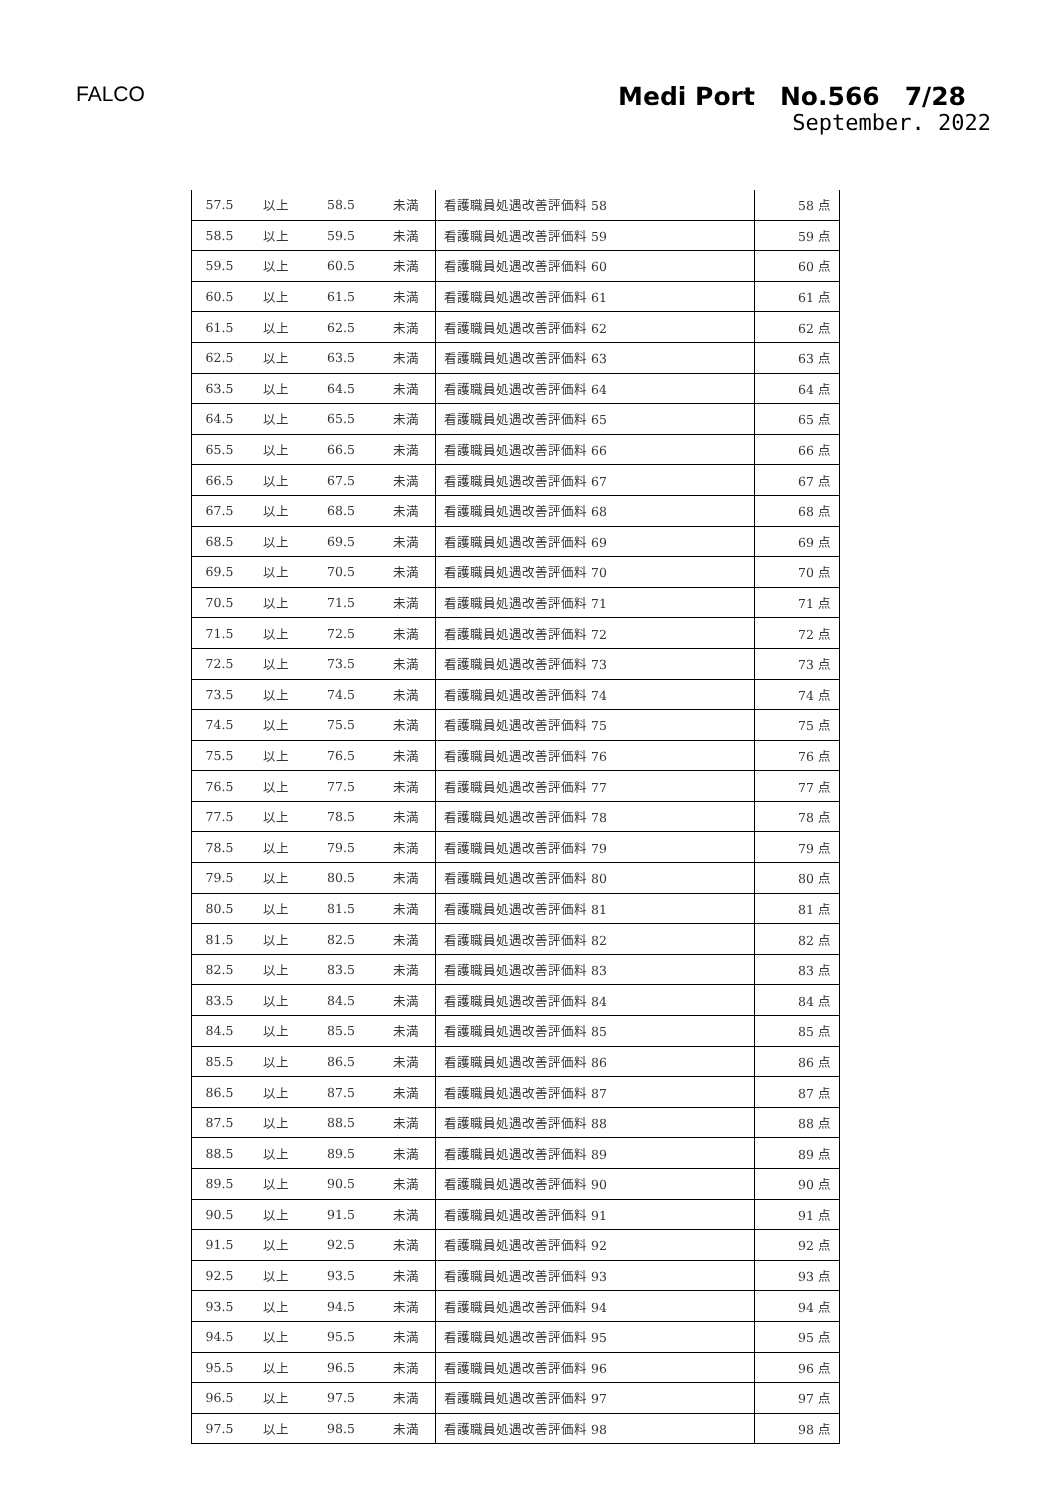FALCO Medi Port　No.566　7/28
September. 2022
| 57.5 | 以上 | 58.5 | 未満 | 看護職員処遇改善評価料 58 | 58 点 |
| 58.5 | 以上 | 59.5 | 未満 | 看護職員処遇改善評価料 59 | 59 点 |
| 59.5 | 以上 | 60.5 | 未満 | 看護職員処遇改善評価料 60 | 60 点 |
| 60.5 | 以上 | 61.5 | 未満 | 看護職員処遇改善評価料 61 | 61 点 |
| 61.5 | 以上 | 62.5 | 未満 | 看護職員処遇改善評価料 62 | 62 点 |
| 62.5 | 以上 | 63.5 | 未満 | 看護職員処遇改善評価料 63 | 63 点 |
| 63.5 | 以上 | 64.5 | 未満 | 看護職員処遇改善評価料 64 | 64 点 |
| 64.5 | 以上 | 65.5 | 未満 | 看護職員処遇改善評価料 65 | 65 点 |
| 65.5 | 以上 | 66.5 | 未満 | 看護職員処遇改善評価料 66 | 66 点 |
| 66.5 | 以上 | 67.5 | 未満 | 看護職員処遇改善評価料 67 | 67 点 |
| 67.5 | 以上 | 68.5 | 未満 | 看護職員処遇改善評価料 68 | 68 点 |
| 68.5 | 以上 | 69.5 | 未満 | 看護職員処遇改善評価料 69 | 69 点 |
| 69.5 | 以上 | 70.5 | 未満 | 看護職員処遇改善評価料 70 | 70 点 |
| 70.5 | 以上 | 71.5 | 未満 | 看護職員処遇改善評価料 71 | 71 点 |
| 71.5 | 以上 | 72.5 | 未満 | 看護職員処遇改善評価料 72 | 72 点 |
| 72.5 | 以上 | 73.5 | 未満 | 看護職員処遇改善評価料 73 | 73 点 |
| 73.5 | 以上 | 74.5 | 未満 | 看護職員処遇改善評価料 74 | 74 点 |
| 74.5 | 以上 | 75.5 | 未満 | 看護職員処遇改善評価料 75 | 75 点 |
| 75.5 | 以上 | 76.5 | 未満 | 看護職員処遇改善評価料 76 | 76 点 |
| 76.5 | 以上 | 77.5 | 未満 | 看護職員処遇改善評価料 77 | 77 点 |
| 77.5 | 以上 | 78.5 | 未満 | 看護職員処遇改善評価料 78 | 78 点 |
| 78.5 | 以上 | 79.5 | 未満 | 看護職員処遇改善評価料 79 | 79 点 |
| 79.5 | 以上 | 80.5 | 未満 | 看護職員処遇改善評価料 80 | 80 点 |
| 80.5 | 以上 | 81.5 | 未満 | 看護職員処遇改善評価料 81 | 81 点 |
| 81.5 | 以上 | 82.5 | 未満 | 看護職員処遇改善評価料 82 | 82 点 |
| 82.5 | 以上 | 83.5 | 未満 | 看護職員処遇改善評価料 83 | 83 点 |
| 83.5 | 以上 | 84.5 | 未満 | 看護職員処遇改善評価料 84 | 84 点 |
| 84.5 | 以上 | 85.5 | 未満 | 看護職員処遇改善評価料 85 | 85 点 |
| 85.5 | 以上 | 86.5 | 未満 | 看護職員処遇改善評価料 86 | 86 点 |
| 86.5 | 以上 | 87.5 | 未満 | 看護職員処遇改善評価料 87 | 87 点 |
| 87.5 | 以上 | 88.5 | 未満 | 看護職員処遇改善評価料 88 | 88 点 |
| 88.5 | 以上 | 89.5 | 未満 | 看護職員処遇改善評価料 89 | 89 点 |
| 89.5 | 以上 | 90.5 | 未満 | 看護職員処遇改善評価料 90 | 90 点 |
| 90.5 | 以上 | 91.5 | 未満 | 看護職員処遇改善評価料 91 | 91 点 |
| 91.5 | 以上 | 92.5 | 未満 | 看護職員処遇改善評価料 92 | 92 点 |
| 92.5 | 以上 | 93.5 | 未満 | 看護職員処遇改善評価料 93 | 93 点 |
| 93.5 | 以上 | 94.5 | 未満 | 看護職員処遇改善評価料 94 | 94 点 |
| 94.5 | 以上 | 95.5 | 未満 | 看護職員処遇改善評価料 95 | 95 点 |
| 95.5 | 以上 | 96.5 | 未満 | 看護職員処遇改善評価料 96 | 96 点 |
| 96.5 | 以上 | 97.5 | 未満 | 看護職員処遇改善評価料 97 | 97 点 |
| 97.5 | 以上 | 98.5 | 未満 | 看護職員処遇改善評価料 98 | 98 点 |